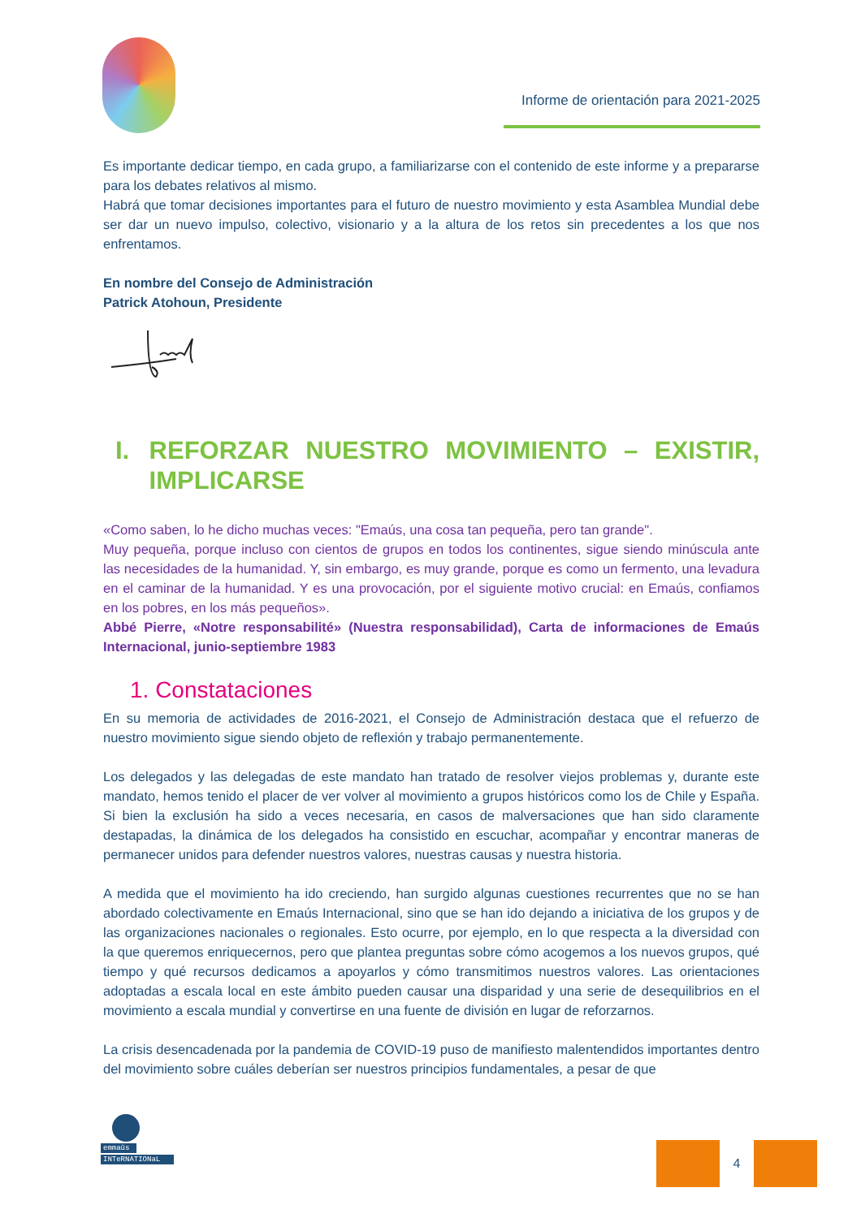Informe de orientación para 2021-2025
Es importante dedicar tiempo, en cada grupo, a familiarizarse con el contenido de este informe y a prepararse para los debates relativos al mismo.
Habrá que tomar decisiones importantes para el futuro de nuestro movimiento y esta Asamblea Mundial debe ser dar un nuevo impulso, colectivo, visionario y a la altura de los retos sin precedentes a los que nos enfrentamos.
En nombre del Consejo de Administración
Patrick Atohoun, Presidente
I. REFORZAR NUESTRO MOVIMIENTO – EXISTIR, IMPLICARSE
«Como saben, lo he dicho muchas veces: "Emaús, una cosa tan pequeña, pero tan grande".
Muy pequeña, porque incluso con cientos de grupos en todos los continentes, sigue siendo minúscula ante las necesidades de la humanidad. Y, sin embargo, es muy grande, porque es como un fermento, una levadura en el caminar de la humanidad. Y es una provocación, por el siguiente motivo crucial: en Emaús, confiamos en los pobres, en los más pequeños».
Abbé Pierre, «Notre responsabilité» (Nuestra responsabilidad), Carta de informaciones de Emaús Internacional, junio-septiembre 1983
1. Constataciones
En su memoria de actividades de 2016-2021, el Consejo de Administración destaca que el refuerzo de nuestro movimiento sigue siendo objeto de reflexión y trabajo permanentemente.
Los delegados y las delegadas de este mandato han tratado de resolver viejos problemas y, durante este mandato, hemos tenido el placer de ver volver al movimiento a grupos históricos como los de Chile y España. Si bien la exclusión ha sido a veces necesaria, en casos de malversaciones que han sido claramente destapadas, la dinámica de los delegados ha consistido en escuchar, acompañar y encontrar maneras de permanecer unidos para defender nuestros valores, nuestras causas y nuestra historia.
A medida que el movimiento ha ido creciendo, han surgido algunas cuestiones recurrentes que no se han abordado colectivamente en Emaús Internacional, sino que se han ido dejando a iniciativa de los grupos y de las organizaciones nacionales o regionales. Esto ocurre, por ejemplo, en lo que respecta a la diversidad con la que queremos enriquecernos, pero que plantea preguntas sobre cómo acogemos a los nuevos grupos, qué tiempo y qué recursos dedicamos a apoyarlos y cómo transmitimos nuestros valores. Las orientaciones adoptadas a escala local en este ámbito pueden causar una disparidad y una serie de desequilibrios en el movimiento a escala mundial y convertirse en una fuente de división en lugar de reforzarnos.
La crisis desencadenada por la pandemia de COVID-19 puso de manifiesto malentendidos importantes dentro del movimiento sobre cuáles deberían ser nuestros principios fundamentales, a pesar de que
emmaüs
INTeRNATIONaL
4